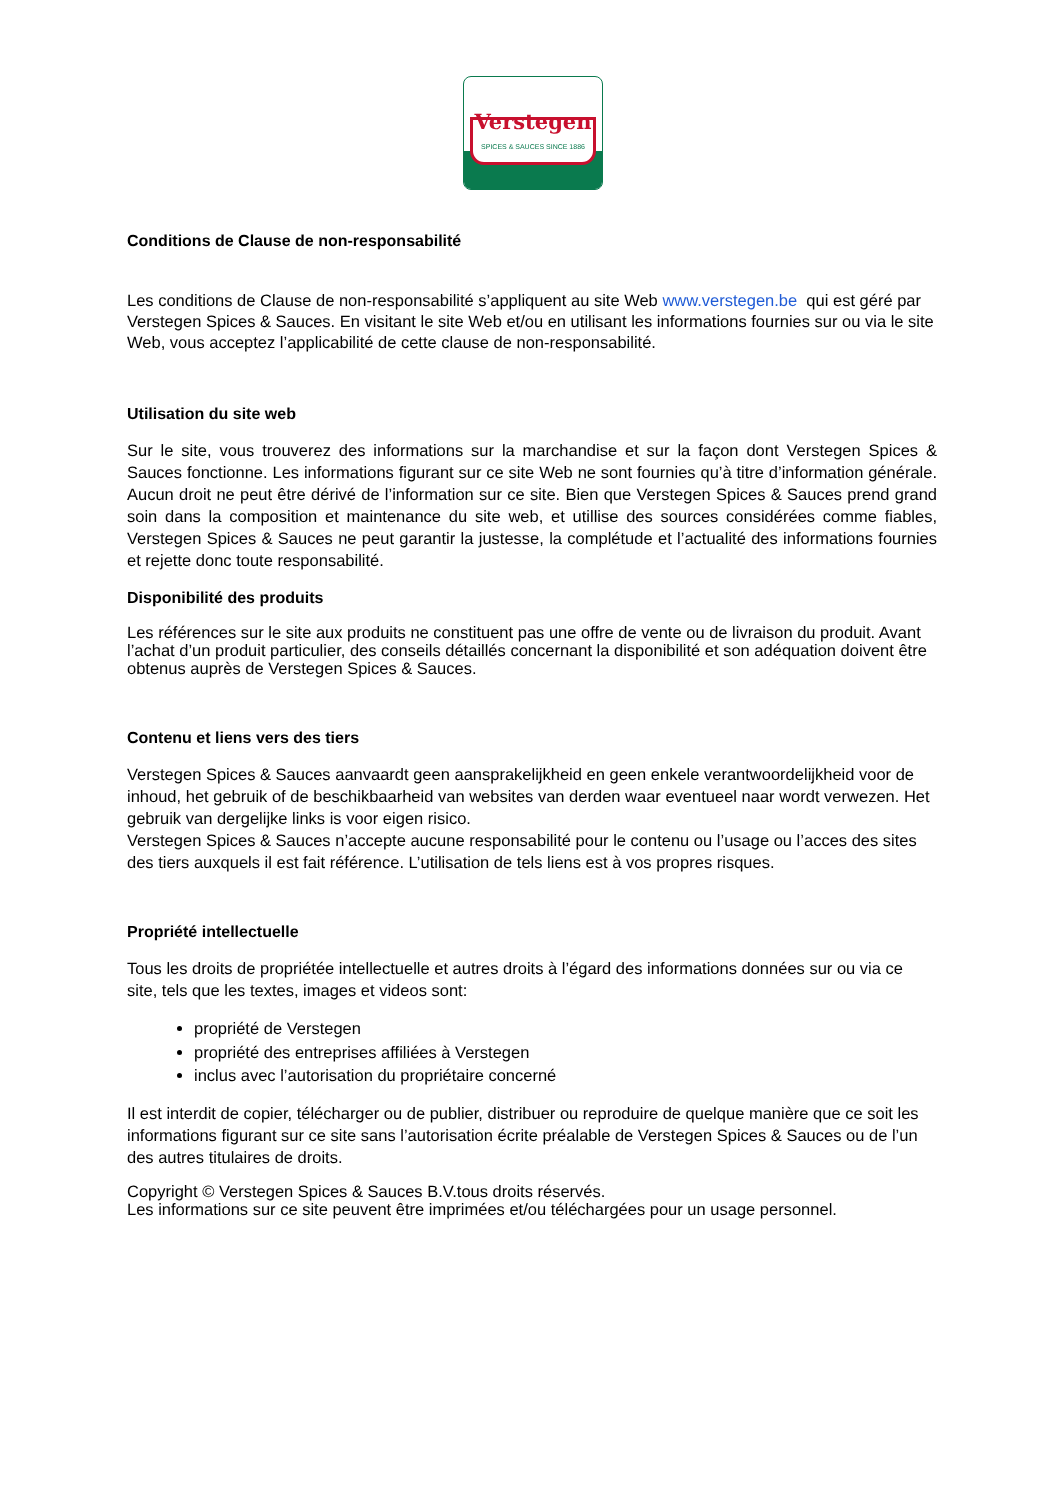Verstegen
SPICES & SAUCES SINCE 1886
Conditions de Clause de non-responsabilité
Les conditions de Clause de non-responsabilité s’appliquent au site Web www.verstegen.be qui est géré par Verstegen Spices & Sauces. En visitant le site Web et/ou en utilisant les informations fournies sur ou via le site Web, vous acceptez l’applicabilité de cette clause de non-responsabilité.
Utilisation du site web
Sur le site, vous trouverez des informations sur la marchandise et sur la façon dont Verstegen Spices & Sauces fonctionne. Les informations figurant sur ce site Web ne sont fournies qu’à titre d’information générale. Aucun droit ne peut être dérivé de l’information sur ce site. Bien que Verstegen Spices & Sauces prend grand soin dans la composition et maintenance du site web, et utillise des sources considérées comme fiables, Verstegen Spices & Sauces ne peut garantir la justesse, la complétude et l’actualité des informations fournies et rejette donc toute responsabilité.
Disponibilité des produits
Les références sur le site aux produits ne constituent pas une offre de vente ou de livraison du produit. Avant l’achat d’un produit particulier, des conseils détaillés concernant la disponibilité et son adéquation doivent être obtenus auprès de Verstegen Spices & Sauces.
Contenu et liens vers des tiers
Verstegen Spices & Sauces aanvaardt geen aansprakelijkheid en geen enkele verantwoordelijkheid voor de inhoud, het gebruik of de beschikbaarheid van websites van derden waar eventueel naar wordt verwezen. Het gebruik van dergelijke links is voor eigen risico.
Verstegen Spices & Sauces n’accepte aucune responsabilité pour le contenu ou l’usage ou l’acces des sites des tiers auxquels il est fait référence. L’utilisation de tels liens est à vos propres risques.
Propriété intellectuelle
Tous les droits de propriétée intellectuelle et autres droits à l’égard des informations données sur ou via ce site, tels que les textes, images et videos sont:
propriété de Verstegen
propriété des entreprises affiliées à Verstegen
inclus avec l’autorisation du propriétaire concerné
Il est interdit de copier, télécharger ou de publier, distribuer ou reproduire de quelque manière que ce soit les informations figurant sur ce site sans l’autorisation écrite préalable de Verstegen Spices & Sauces ou de l’un des autres titulaires de droits.
Copyright © Verstegen Spices & Sauces B.V.tous droits réservés.
Les informations sur ce site peuvent être imprimées et/ou téléchargées pour un usage personnel.